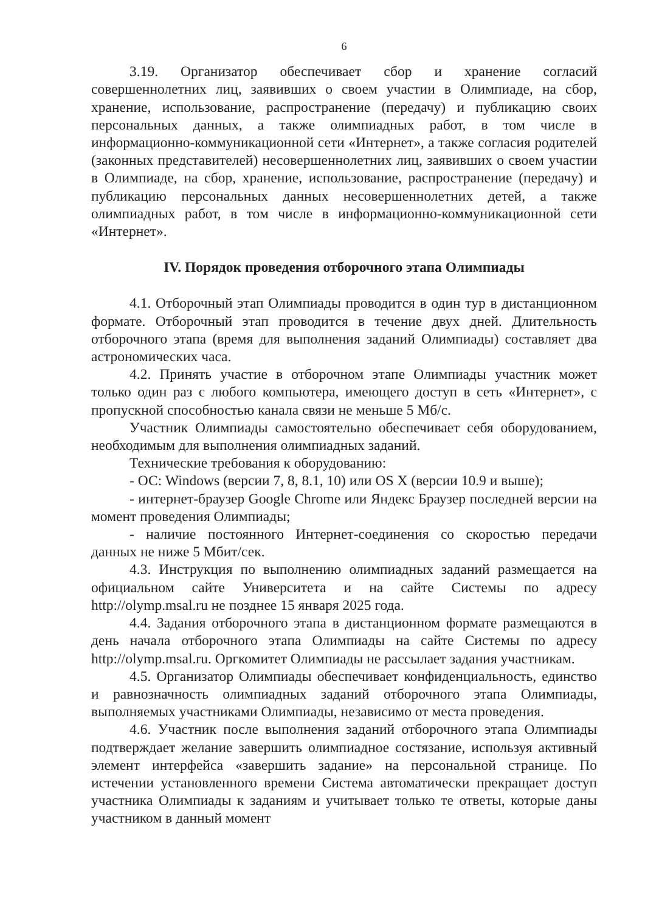6
3.19. Организатор обеспечивает сбор и хранение согласий совершеннолетних лиц, заявивших о своем участии в Олимпиаде, на сбор, хранение, использование, распространение (передачу) и публикацию своих персональных данных, а также олимпиадных работ, в том числе в информационно-коммуникационной сети «Интернет», а также согласия родителей (законных представителей) несовершеннолетних лиц, заявивших о своем участии в Олимпиаде, на сбор, хранение, использование, распространение (передачу) и публикацию персональных данных несовершеннолетних детей, а также олимпиадных работ, в том числе в информационно-коммуникационной сети «Интернет».
IV. Порядок проведения отборочного этапа Олимпиады
4.1. Отборочный этап Олимпиады проводится в один тур в дистанционном формате. Отборочный этап проводится в течение двух дней. Длительность отборочного этапа (время для выполнения заданий Олимпиады) составляет два астрономических часа.
4.2. Принять участие в отборочном этапе Олимпиады участник может только один раз с любого компьютера, имеющего доступ в сеть «Интернет», с пропускной способностью канала связи не меньше 5 Мб/с.
Участник Олимпиады самостоятельно обеспечивает себя оборудованием, необходимым для выполнения олимпиадных заданий.
Технические требования к оборудованию:
- ОС: Windows (версии 7, 8, 8.1, 10) или OS X (версии 10.9 и выше);
- интернет-браузер Google Chrome или Яндекс Браузер последней версии на момент проведения Олимпиады;
- наличие постоянного Интернет-соединения со скоростью передачи данных не ниже 5 Мбит/сек.
4.3. Инструкция по выполнению олимпиадных заданий размещается на официальном сайте Университета и на сайте Системы по адресу http://olymp.msal.ru не позднее 15 января 2025 года.
4.4. Задания отборочного этапа в дистанционном формате размещаются в день начала отборочного этапа Олимпиады на сайте Системы по адресу http://olymp.msal.ru. Оргкомитет Олимпиады не рассылает задания участникам.
4.5. Организатор Олимпиады обеспечивает конфиденциальность, единство и равнозначность олимпиадных заданий отборочного этапа Олимпиады, выполняемых участниками Олимпиады, независимо от места проведения.
4.6. Участник после выполнения заданий отборочного этапа Олимпиады подтверждает желание завершить олимпиадное состязание, используя активный элемент интерфейса «завершить задание» на персональной странице. По истечении установленного времени Система автоматически прекращает доступ участника Олимпиады к заданиям и учитывает только те ответы, которые даны участником в данный момент